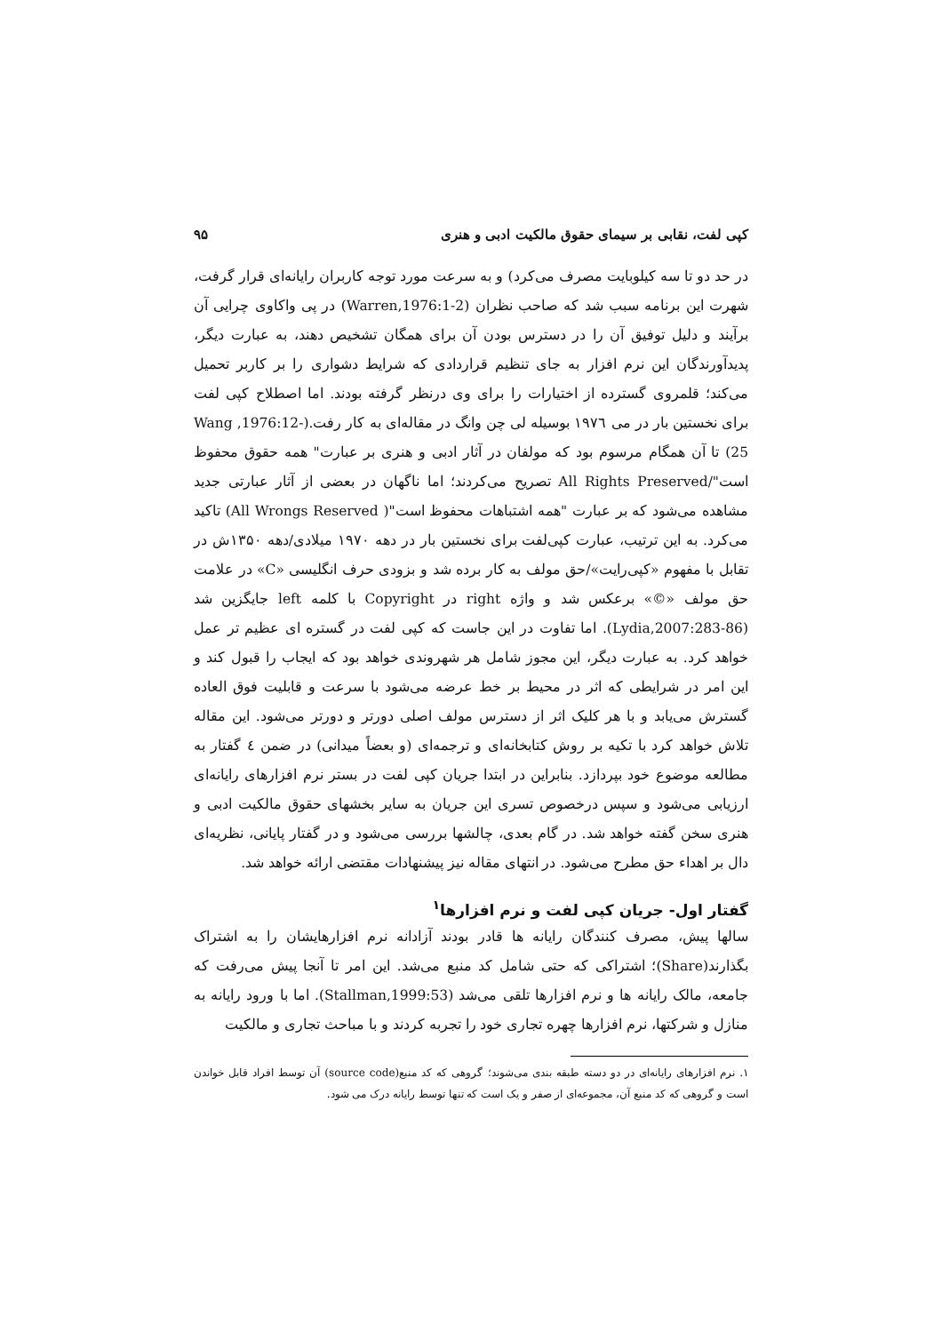کپی لفت، نقابی بر سیمای حقوق مالکیت ادبی و هنری ۹۵
در حد دو تا سه کیلوبایت مصرف می‌کرد) و به سرعت مورد توجه کاربران رایانه‌ای قرار گرفت، شهرت این برنامه سبب شد که صاحب نظران (Warren,1976:1-2) در پی واکاوی چرایی آن برآیند و دلیل توفیق آن را در دسترس بودن آن برای همگان تشخیص دهند، به عبارت دیگر، پدیدآورندگان این نرم افزار به جای تنظیم قراردادی که شرایط دشواری را بر کاربر تحمیل می‌کند؛ قلمروی گسترده از اختیارات را برای وی درنظر گرفته بودند. اما اصطلاح کپی لفت برای نخستین بار در می ۱۹۷٦ بوسیله لی چن وانگ در مقاله‌ای به کار رفت.(Wang ,1976:12-25) تا آن همگام مرسوم بود که مولفان در آثار ادبی و هنری بر عبارت" همه حقوق محفوظ است"/All Rights Preserved تصریح می‌کردند؛ اما ناگهان در بعضی از آثار عبارتی جدید مشاهده می‌شود که بر عبارت "همه اشتباهات محفوظ است"( All Wrongs Reserved) تاکید می‌کرد. به این ترتیب، عبارت کپی‌لفت برای نخستین بار در دهه ۱۹۷۰ میلادی/دهه ۱۳۵۰ش در تقابل با مفهوم «کپی‌رایت»/حق مولف به کار برده شد و بزودی حرف انگلیسی «C» در علامت حق مولف «©» برعکس شد و واژه right در Copyright با کلمه left جایگزین شد (Lydia,2007:283-86). اما تفاوت در این جاست که کپی لفت در گستره ای عظیم تر عمل خواهد کرد. به عبارت دیگر، این مجوز شامل هر شهروندی خواهد بود که ایجاب را قبول کند و این امر در شرایطی که اثر در محیط بر خط عرضه می‌شود با سرعت و قابلیت فوق العاده گسترش می‌یابد و با هر کلیک اثر از دسترس مولف اصلی دورتر و دورتر می‌شود. این مقاله تلاش خواهد کرد با تکیه بر روش کتابخانه‌ای و ترجمه‌ای (و بعضاً میدانی) در ضمن ٤ گفتار به مطالعه موضوع خود بپردازد. بنابراین در ابتدا جریان کپی لفت در بستر نرم افزارهای رایانه‌ای ارزیابی می‌شود و سپس درخصوص تسری این جریان به سایر بخشهای حقوق مالکیت ادبی و هنری سخن گفته خواهد شد. در گام بعدی، چالشها بررسی می‌شود و در گفتار پایانی، نظریه‌ای دال بر اهداء حق مطرح می‌شود. در انتهای مقاله نیز پیشنهادات مقتضی ارائه خواهد شد.
گفتار اول- جریان کپی لفت و نرم افزارها<sup>۱</sup>
سالها پیش، مصرف کنندگان رایانه ها قادر بودند آزادانه نرم افزارهایشان را به اشتراک بگذارند(Share)؛ اشتراکی که حتی شامل کد منبع می‌شد. این امر تا آنجا پیش می‌رفت که جامعه، مالک رایانه ها و نرم افزارها تلقی می‌شد (Stallman,1999:53). اما با ورود رایانه به منازل و شرکتها، نرم افزارها چهره تجاری خود را تجربه کردند و با مباحث تجاری و مالکیت
۱. نرم افزارهای رایانه‌ای در دو دسته طبقه بندی می‌شوند؛ گروهی که کد منبع(source code) آن توسط افراد قابل خواندن است و گروهی که کد منبع آن، مجموعه‌ای از صفر و یک است که تنها توسط رایانه درک می شود.